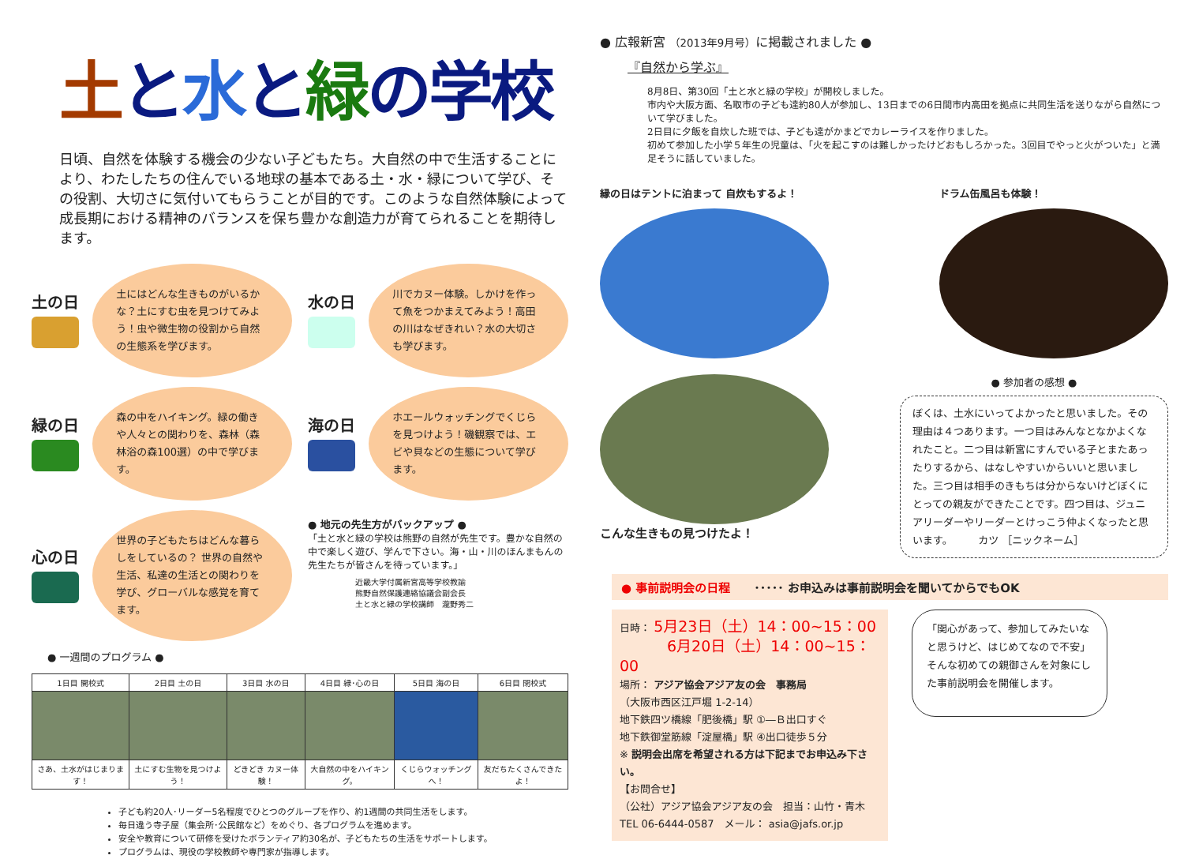土と水と緑の学校
日頃、自然を体験する機会の少ない子どもたち。大自然の中で生活することにより、わたしたちの住んでいる地球の基本である土・水・緑について学び、その役割、大切さに気付いてもらうことが目的です。このような自然体験によって成長期における精神のバランスを保ち豊かな創造力が育てられることを期待します。
土の日
土にはどんな生きものがいるかな？土にすむ虫を見つけてみよう！虫や微生物の役割から自然の生態系を学びます。
水の日
川でカヌー体験。しかけを作って魚をつかまえてみよう！高田の川はなぜきれい？水の大切さも学びます。
緑の日
森の中をハイキング。緑の働きや人々との関わりを、森林（森林浴の森100選）の中で学びます。
海の日
ホエールウォッチングでくじらを見つけよう！磯観察では、エビや貝などの生態について学びます。
心の日
世界の子どもたちはどんな暮らしをしているの？ 世界の自然や生活、私達の生活との関わりを学び、グローバルな感覚を育てます。
● 地元の先生方がバックアップ ●
「土と水と緑の学校は熊野の自然が先生です。豊かな自然の中で楽しく遊び、学んで下さい。海・山・川のほんまもんの先生たちが皆さんを待っています。」
近畿大学付属新宮高等学校教諭
熊野自然保護連絡協議会副会長
土と水と緑の学校講師　瀧野秀二
● 一週間のプログラム ●
| 1日目 開校式 | 2日目 土の日 | 3日目 水の日 | 4日目 緑･心の日 | 5日目 海の日 | 6日目 閉校式 |
| --- | --- | --- | --- | --- | --- |
| さあ、土水がはじまります！ | 土にすむ生物を見つけよう！ | どきどき カヌー体験！ | 大自然の中をハイキング。 | くじらウォッチングへ！ | 友だちたくさんできたよ！ |
子ども約20人･リーダー5名程度でひとつのグループを作り、約1週間の共同生活をします。
毎日違う寺子屋（集会所･公民館など）をめぐり、各プログラムを進めます。
安全や教育について研修を受けたボランティア約30名が、子どもたちの生活をサポートします。
プログラムは、現役の学校教師や専門家が指導します。
● 広報新宮 （2013年9月号）に掲載されました ●
『自然から学ぶ』
8月8日、第30回「土と水と緑の学校」が開校しました。
市内や大阪方面、名取市の子ども達約80人が参加し、13日までの6日間市内高田を拠点に共同生活を送りながら自然について学びました。
2日目に夕飯を自炊した班では、子ども達がかまどでカレーライスを作りました。
初めて参加した小学５年生の児童は、「火を起こすのは難しかったけどおもしろかった。3回目でやっと火がついた」と満足そうに話していました。
縁の日はテントに泊まって 自炊もするよ！
ドラム缶風呂も体験！
こんな生きもの見つけたよ！
● 参加者の感想 ●
ぼくは、土水にいってよかったと思いました。その理由は４つあります。一つ目はみんなとなかよくなれたこと。二つ目は新宮にすんでいる子とまたあったりするから、はなしやすいからいいと思いました。三つ目は相手のきもちは分からないけどぼくにとっての親友ができたことです。四つ目は、ジュニアリーダーやリーダーとけっこう仲よくなったと思います。　　　カツ ［ニックネーム］
● 事前説明会の日程　　･････ お申込みは事前説明会を聞いてからでもOK
日時： 5月23日（土）14：00~15：00
6月20日（土）14：00~15：00
場所： アジア協会アジア友の会　事務局
（大阪市西区江戸堀 1-2-14）
地下鉄四ツ橋線「肥後橋」駅 ①―Ｂ出口すぐ
地下鉄御堂筋線「淀屋橋」駅 ④出口徒歩５分
※ 説明会出席を希望される方は下記までお申込み下さい。
【お問合せ】
（公社）アジア協会アジア友の会　担当：山竹・青木
TEL 06-6444-0587　メール： asia@jafs.or.jp
「関心があって、参加してみたいなと思うけど、はじめてなので不安」そんな初めての親御さんを対象にした事前説明会を開催します。